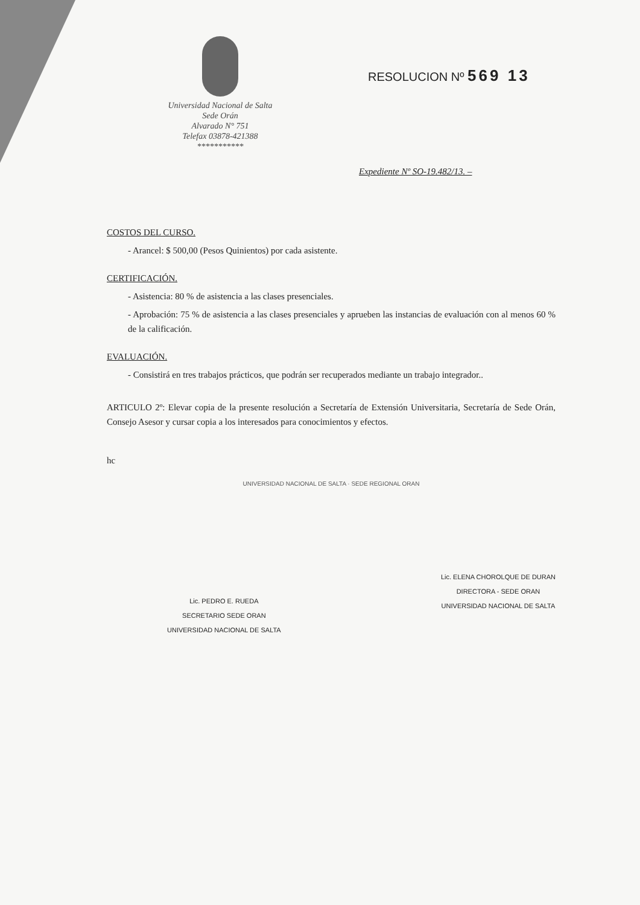Universidad Nacional de Salta
Sede Orán
Alvarado N° 751
Telefax 03878-421388
***********
RESOLUCION Nº 569 13
Expediente Nº SO-19.482/13. –
COSTOS DEL CURSO.
- Arancel: $ 500,00 (Pesos Quinientos) por cada asistente.
CERTIFICACIÓN.
- Asistencia: 80 % de asistencia a las clases presenciales.
- Aprobación: 75 % de asistencia a las clases presenciales y aprueben las instancias de evaluación con al menos 60 % de la calificación.
EVALUACIÓN.
- Consistirá en tres trabajos prácticos, que podrán ser recuperados mediante un trabajo integrador..
ARTICULO 2º: Elevar copia de la presente resolución a Secretaría de Extensión Universitaria, Secretaría de Sede Orán, Consejo Asesor y cursar copia a los interesados para conocimientos y efectos.
hc
UNIVERSIDAD NACIONAL DE SALTA · SEDE REGIONAL ORAN
Lic. PEDRO E. RUEDA
SECRETARIO SEDE ORAN
UNIVERSIDAD NACIONAL DE SALTA
Lic. ELENA CHOROLQUE DE DURAN
DIRECTORA - SEDE ORAN
UNIVERSIDAD NACIONAL DE SALTA